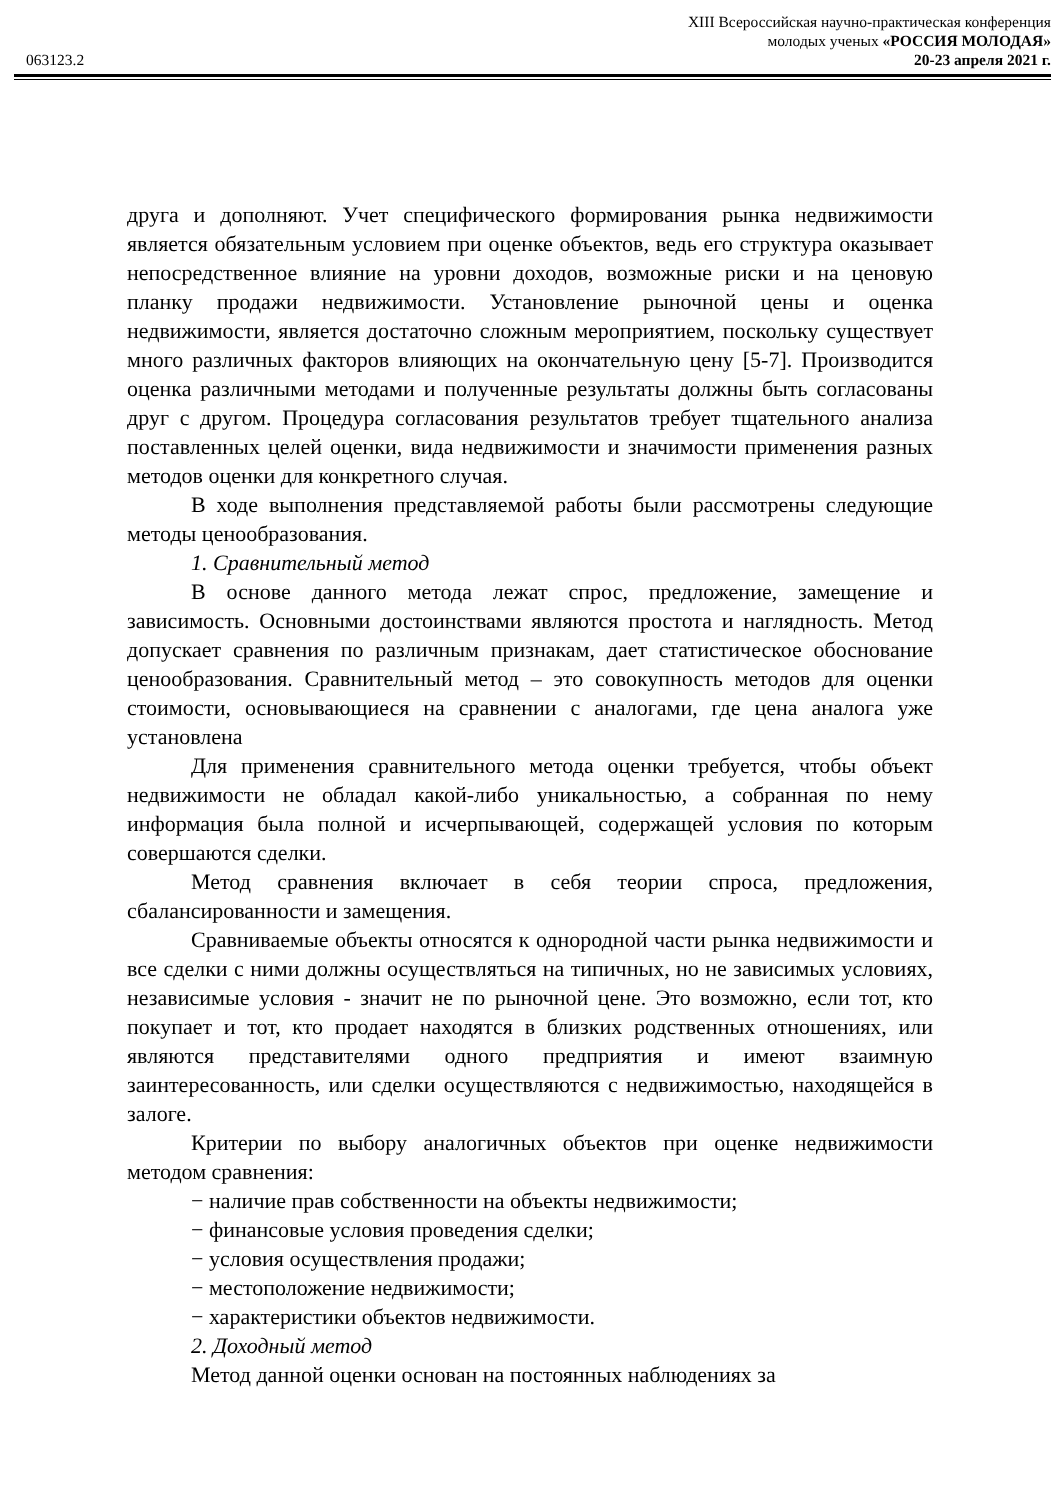XIII Всероссийская научно-практическая конференция
молодых ученых «РОССИЯ МОЛОДАЯ»
063123.2 20-23 апреля 2021 г.
друга и дополняют. Учет специфического формирования рынка недвижимости является обязательным условием при оценке объектов, ведь его структура оказывает непосредственное влияние на уровни доходов, возможные риски и на ценовую планку продажи недвижимости. Установление рыночной цены и оценка недвижимости, является достаточно сложным мероприятием, поскольку существует много различных факторов влияющих на окончательную цену [5-7]. Производится оценка различными методами и полученные результаты должны быть согласованы друг с другом. Процедура согласования результатов требует тщательного анализа поставленных целей оценки, вида недвижимости и значимости применения разных методов оценки для конкретного случая.
В ходе выполнения представляемой работы были рассмотрены следующие методы ценообразования.
1. Сравнительный метод
В основе данного метода лежат спрос, предложение, замещение и зависимость. Основными достоинствами являются простота и наглядность. Метод допускает сравнения по различным признакам, дает статистическое обоснование ценообразования. Сравнительный метод – это совокупность методов для оценки стоимости, основывающиеся на сравнении с аналогами, где цена аналога уже установлена
Для применения сравнительного метода оценки требуется, чтобы объект недвижимости не обладал какой-либо уникальностью, а собранная по нему информация была полной и исчерпывающей, содержащей условия по которым совершаются сделки.
Метод сравнения включает в себя теории спроса, предложения, сбалансированности и замещения.
Сравниваемые объекты относятся к однородной части рынка недвижимости и все сделки с ними должны осуществляться на типичных, но не зависимых условиях, независимые условия - значит не по рыночной цене. Это возможно, если тот, кто покупает и тот, кто продает находятся в близких родственных отношениях, или являются представителями одного предприятия и имеют взаимную заинтересованность, или сделки осуществляются с недвижимостью, находящейся в залоге.
Критерии по выбору аналогичных объектов при оценке недвижимости методом сравнения:
− наличие прав собственности на объекты недвижимости;
− финансовые условия проведения сделки;
− условия осуществления продажи;
− местоположение недвижимости;
− характеристики объектов недвижимости.
2. Доходный метод
Метод данной оценки основан на постоянных наблюдениях за